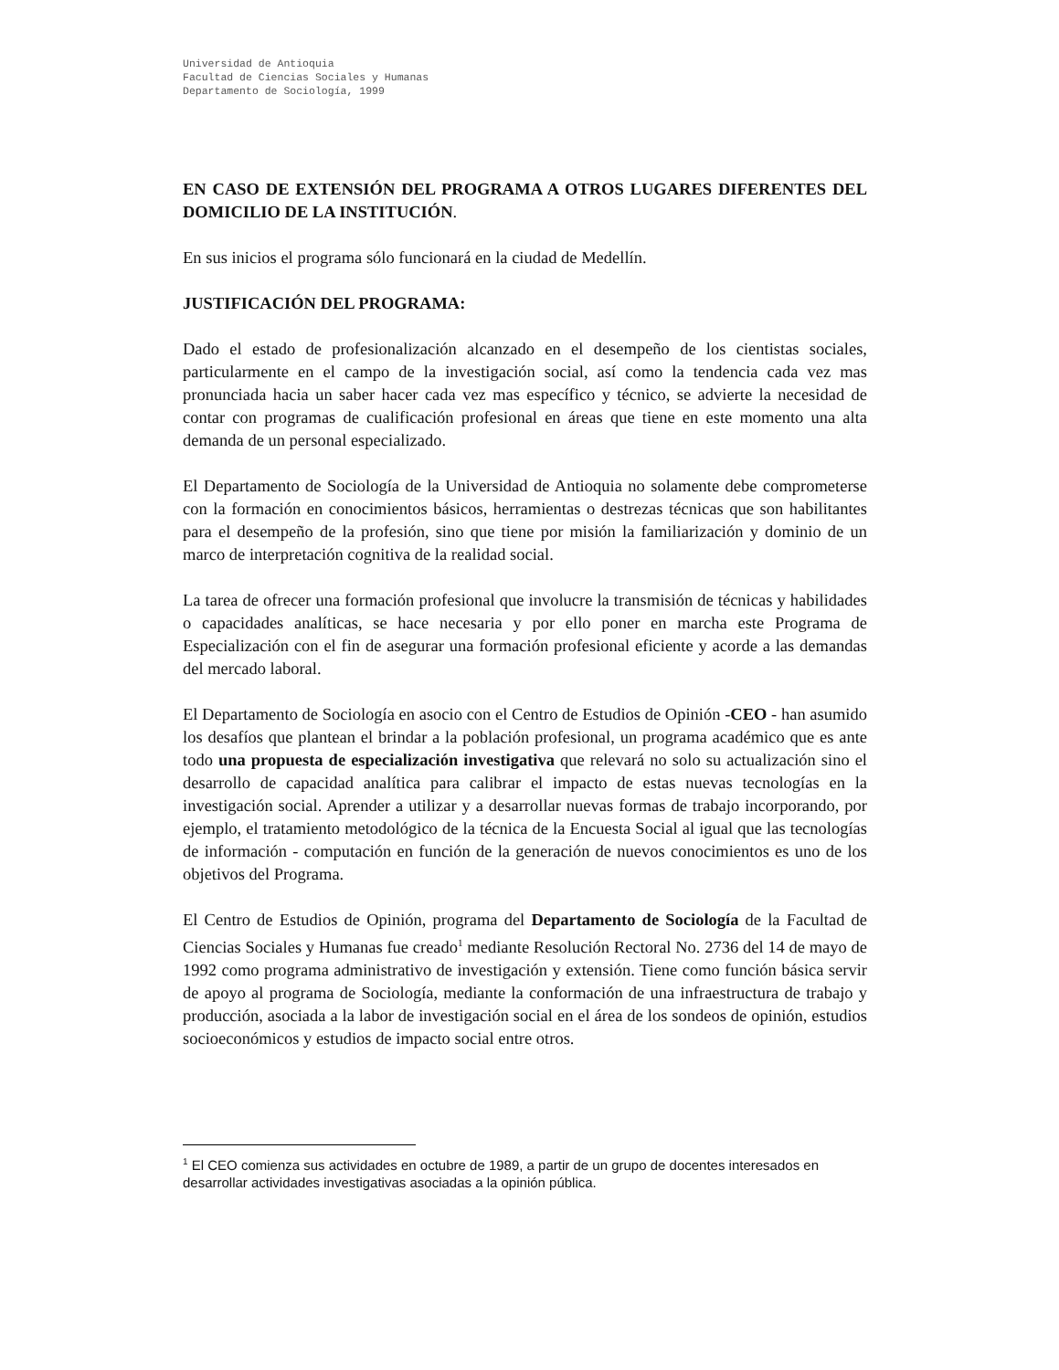Universidad de Antioquia
Facultad de Ciencias Sociales y Humanas
Departamento de Sociología, 1999
EN CASO DE EXTENSIÓN DEL PROGRAMA A OTROS LUGARES DIFERENTES DEL DOMICILIO DE LA INSTITUCIÓN.
En sus inicios el programa sólo funcionará en la ciudad de Medellín.
JUSTIFICACIÓN DEL PROGRAMA:
Dado el estado de profesionalización alcanzado en el desempeño de los cientistas sociales, particularmente en el campo de la investigación social, así como la tendencia cada vez mas pronunciada hacia un saber hacer cada vez mas específico y técnico, se advierte la necesidad de contar con programas de cualificación profesional en áreas que tiene en este momento una alta demanda de un personal especializado.
El Departamento de Sociología de la Universidad de Antioquia no solamente debe comprometerse con la formación en conocimientos básicos, herramientas o destrezas técnicas que son habilitantes para el desempeño de la profesión, sino que tiene por misión la familiarización y dominio de un marco de interpretación cognitiva de la realidad social.
La tarea de ofrecer una formación profesional que involucre la transmisión de técnicas y habilidades o capacidades analíticas, se hace necesaria y por ello poner en marcha este Programa de Especialización con el fin de asegurar una formación profesional eficiente y acorde a las demandas del mercado laboral.
El Departamento de Sociología en asocio con el Centro de Estudios de Opinión -CEO - han asumido los desafíos que plantean el brindar a la población profesional, un programa académico que es ante todo una propuesta de especialización investigativa que relevará no solo su actualización sino el desarrollo de capacidad analítica para calibrar el impacto de estas nuevas tecnologías en la investigación social. Aprender a utilizar y a desarrollar nuevas formas de trabajo incorporando, por ejemplo, el tratamiento metodológico de la técnica de la Encuesta Social al igual que las tecnologías de información - computación en función de la generación de nuevos conocimientos es uno de los objetivos del Programa.
El Centro de Estudios de Opinión, programa del Departamento de Sociología de la Facultad de Ciencias Sociales y Humanas fue creado<sup>1</sup> mediante Resolución Rectoral No. 2736 del 14 de mayo de 1992 como programa administrativo de investigación y extensión. Tiene como función básica servir de apoyo al programa de Sociología, mediante la conformación de una infraestructura de trabajo y producción, asociada a la labor de investigación social en el área de los sondeos de opinión, estudios socioeconómicos y estudios de impacto social entre otros.
<sup>1</sup> El CEO comienza sus actividades en octubre de 1989, a partir de un grupo de docentes interesados en desarrollar actividades investigativas asociadas a la opinión pública.